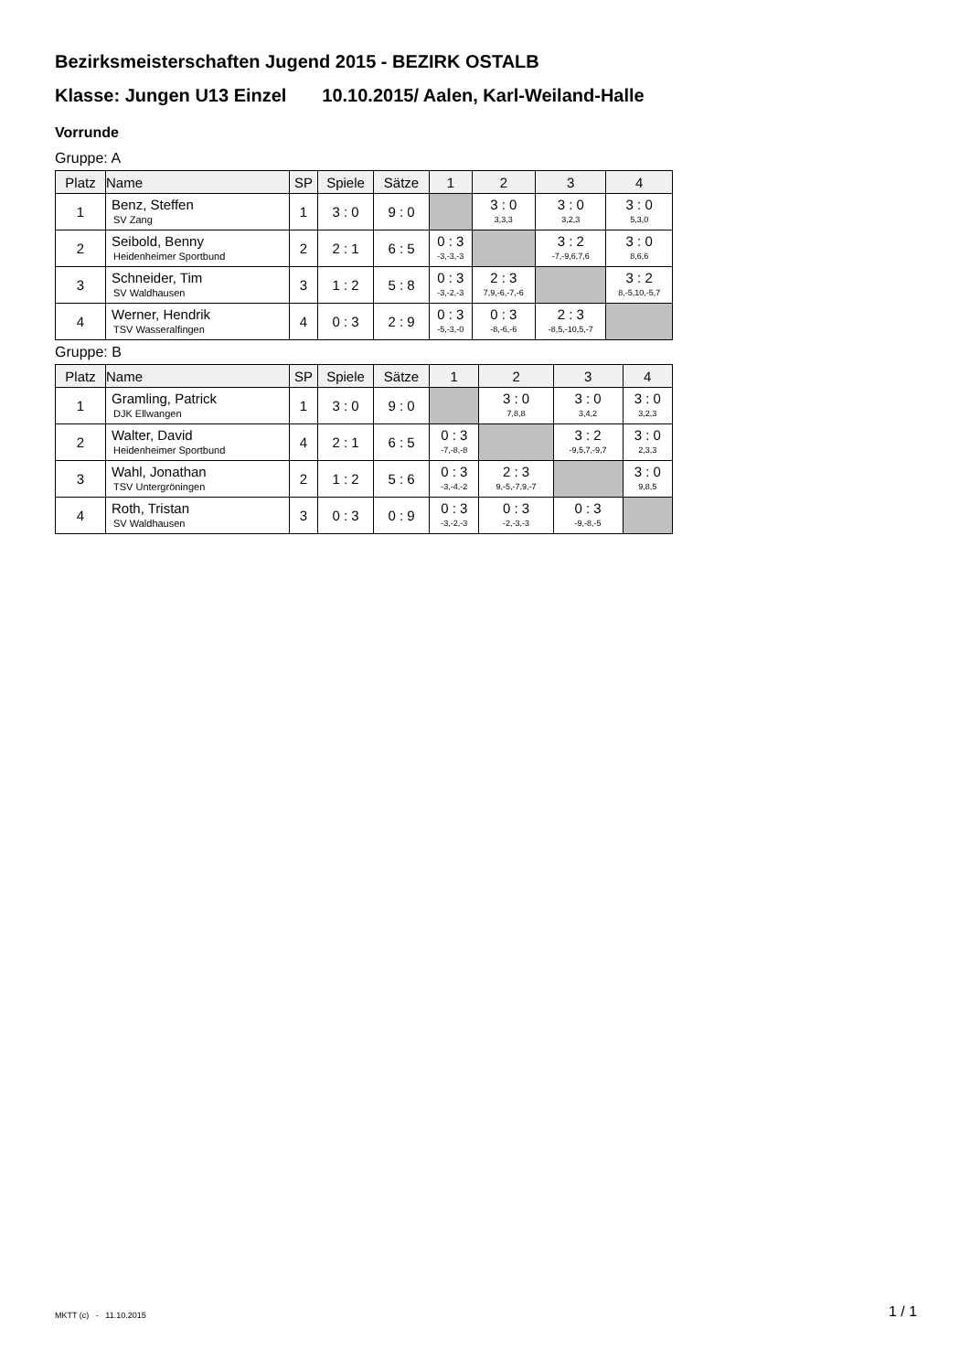Bezirksmeisterschaften Jugend 2015 - BEZIRK OSTALB
Klasse: Jungen U13 Einzel 10.10.2015/ Aalen, Karl-Weiland-Halle
Vorrunde
Gruppe: A
| Platz | Name | SP | Spiele | Sätze | 1 | 2 | 3 | 4 |
| --- | --- | --- | --- | --- | --- | --- | --- | --- |
| 1 | Benz, Steffen SV Zang | 1 | 3 : 0 | 9 : 0 | | 3 : 0 3,3,3 | 3 : 0 3,2,3 | 3 : 0 5,3,0 |
| 2 | Seibold, Benny Heidenheimer Sportbund | 2 | 2 : 1 | 6 : 5 | 0 : 3 -3,-3,-3 | | 3 : 2 -7,-9,6,7,6 | 3 : 0 8,6,6 |
| 3 | Schneider, Tim SV Waldhausen | 3 | 1 : 2 | 5 : 8 | 0 : 3 -3,-2,-3 | 2 : 3 7,9,-6,-7,-6 | | 3 : 2 8,-5,10,-5,7 |
| 4 | Werner, Hendrik TSV Wasseralfingen | 4 | 0 : 3 | 2 : 9 | 0 : 3 -5,-3,-0 | 0 : 3 -8,-6,-6 | 2 : 3 -8,5,-10,5,-7 | |
Gruppe: B
| Platz | Name | SP | Spiele | Sätze | 1 | 2 | 3 | 4 |
| --- | --- | --- | --- | --- | --- | --- | --- | --- |
| 1 | Gramling, Patrick DJK Ellwangen | 1 | 3 : 0 | 9 : 0 | | 3 : 0 7,8,8 | 3 : 0 3,4,2 | 3 : 0 3,2,3 |
| 2 | Walter, David Heidenheimer Sportbund | 4 | 2 : 1 | 6 : 5 | 0 : 3 -7,-8,-8 | | 3 : 2 -9,5,7,-9,7 | 3 : 0 2,3,3 |
| 3 | Wahl, Jonathan TSV Untergröningen | 2 | 1 : 2 | 5 : 6 | 0 : 3 -3,-4,-2 | 2 : 3 9,-5,-7,9,-7 | | 3 : 0 9,8,5 |
| 4 | Roth, Tristan SV Waldhausen | 3 | 0 : 3 | 0 : 9 | 0 : 3 -3,-2,-3 | 0 : 3 -2,-3,-3 | 0 : 3 -9,-8,-5 | |
MKTT (c) - 11.10.2015 1 / 1